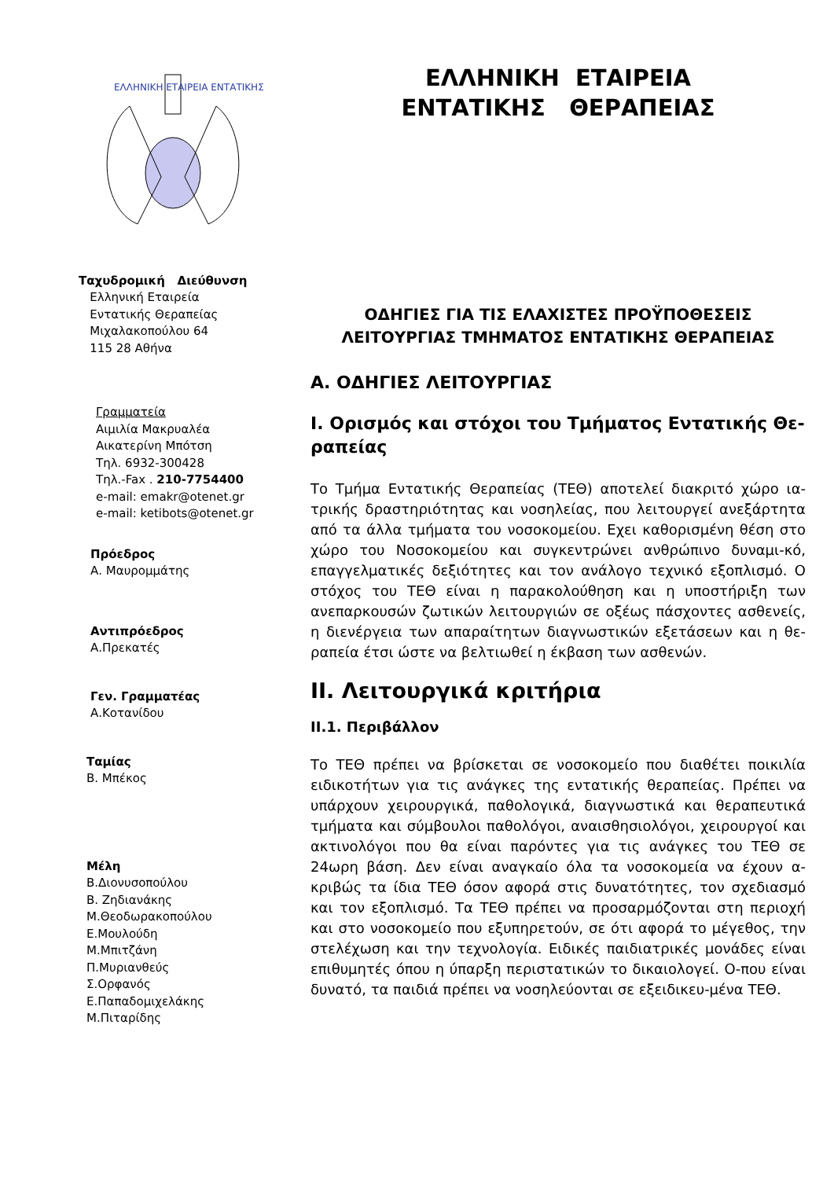ΕΛΛΗΝΙΚΗ ΕΤΑΙΡΕΙΑ ΕΝΤΑΤΙΚΗΣ
Ταχυδρομική Διεύθυνση
Ελληνική Εταιρεία
Εντατικής Θεραπείας
Μιχαλακοπούλου 64
115 28 Αθήνα
Γραμματεία
Αιμιλία Μακρυαλέα
Αικατερίνη Μπότση
Τηλ. 6932-300428
Τηλ.-Fax . 210-7754400
e-mail: emakr@otenet.gr
e-mail: ketibots@otenet.gr
Πρόεδρος
Α. Μαυρομμάτης
Αντιπρόεδρος
Α.Πρεκατές
Γεν. Γραμματέας
Α.Κοτανίδου
Ταμίας
Β. Μπέκος
Μέλη
Β.Διονυσοπούλου
Β. Ζηδιανάκης
Μ.Θεοδωρακοπούλου
Ε.Μουλούδη
Μ.Μπιτζάνη
Π.Μυριανθεύς
Σ.Ορφανός
Ε.Παπαδομιχελάκης
Μ.Πιταρίδης
ΕΛΛΗΝΙΚΗ ΕΤΑΙΡΕΙΑ
ΕΝΤΑΤΙΚΗΣ ΘΕΡΑΠΕΙΑΣ
ΟΔΗΓΙΕΣ ΓΙΑ ΤΙΣ ΕΛΑΧΙΣΤΕΣ ΠΡΟΫΠΟΘΕΣΕΙΣ ΛΕΙΤΟΥΡΓΙΑΣ ΤΜΗΜΑΤΟΣ ΕΝΤΑΤΙΚΗΣ ΘΕΡΑΠΕΙΑΣ
Α. ΟΔΗΓΙΕΣ ΛΕΙΤΟΥΡΓΙΑΣ
Ι. Ορισμός και στόχοι του Τμήματος Εντατικής Θε-ραπείας
Το Τμήμα Εντατικής Θεραπείας (ΤΕΘ) αποτελεί διακριτό χώρο ια-τρικής δραστηριότητας και νοσηλείας, που λειτουργεί ανεξάρτητα από τα άλλα τμήματα του νοσοκομείου. Εχει καθορισμένη θέση στο χώρο του Νοσοκομείου και συγκεντρώνει ανθρώπινο δυναμι-κό, επαγγελματικές δεξιότητες και τον ανάλογο τεχνικό εξοπλισμό. Ο στόχος του ΤΕΘ είναι η παρακολούθηση και η υποστήριξη των ανεπαρκουσών ζωτικών λειτουργιών σε οξέως πάσχοντες ασθενείς, η διενέργεια των απαραίτητων διαγνωστικών εξετάσεων και η θε-ραπεία έτσι ώστε να βελτιωθεί η έκβαση των ασθενών.
ΙΙ. Λειτουργικά κριτήρια
ΙΙ.1. Περιβάλλον
Το ΤΕΘ πρέπει να βρίσκεται σε νοσοκομείο που διαθέτει ποικιλία ειδικοτήτων για τις ανάγκες της εντατικής θεραπείας. Πρέπει να υπάρχουν χειρουργικά, παθολογικά, διαγνωστικά και θεραπευτικά τμήματα και σύμβουλοι παθολόγοι, αναισθησιολόγοι, χειρουργοί και ακτινολόγοι που θα είναι παρόντες για τις ανάγκες του ΤΕΘ σε 24ωρη βάση. Δεν είναι αναγκαίο όλα τα νοσοκομεία να έχουν α-κριβώς τα ίδια ΤΕΘ όσον αφορά στις δυνατότητες, τον σχεδιασμό και τον εξοπλισμό. Τα ΤΕΘ πρέπει να προσαρμόζονται στη περιοχή και στο νοσοκομείο που εξυπηρετούν, σε ότι αφορά το μέγεθος, την στελέχωση και την τεχνολογία. Ειδικές παιδιατρικές μονάδες είναι επιθυμητές όπου η ύπαρξη περιστατικών το δικαιολογεί. Ο-που είναι δυνατό, τα παιδιά πρέπει να νοσηλεύονται σε εξειδικευ-μένα ΤΕΘ.